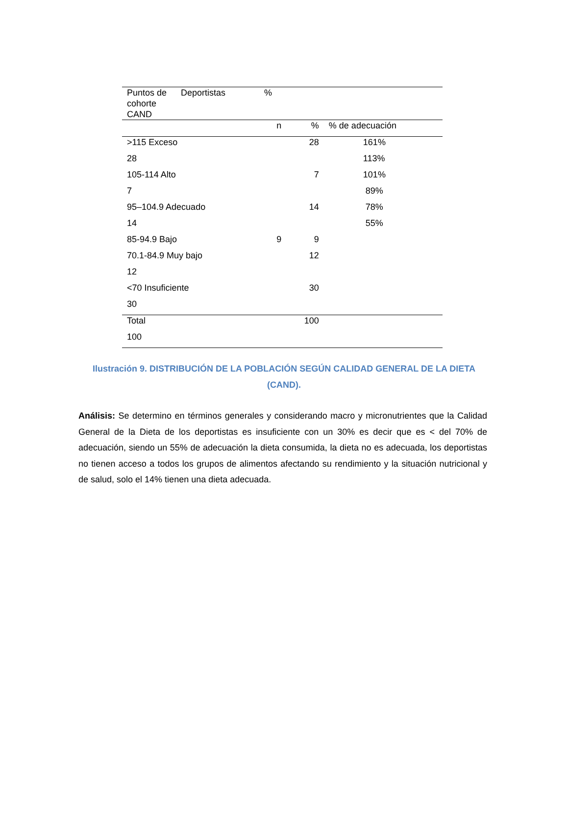| Puntos de cohorte CAND | Deportistas | % | | |
| --- | --- | --- | --- | --- |
| | | n | % | % de adecuación |
| >115 Exceso | | | 28 | 161% |
| 28 | | | | 113% |
| 105-114 Alto | | | 7 | 101% |
| 7 | | | | 89% |
| 95–104.9 Adecuado | | | 14 | 78% |
| 14 | | | | 55% |
| 85-94.9 Bajo | | 9 | 9 | |
| 70.1-84.9 Muy bajo | | | 12 | |
| 12 | | | | |
| <70 Insuficiente | | | 30 | |
| 30 | | | | |
| Total | | | 100 | |
| 100 | | | | |
Ilustración 9. DISTRIBUCIÓN DE LA POBLACIÓN SEGÚN CALIDAD GENERAL DE LA DIETA (CAND).
Análisis: Se determino en términos generales y considerando macro y micronutrientes que la Calidad General de la Dieta de los deportistas es insuficiente con un 30% es decir que es < del 70% de adecuación, siendo un 55% de adecuación la dieta consumida, la dieta no es adecuada, los deportistas no tienen acceso a todos los grupos de alimentos afectando su rendimiento y la situación nutricional y de salud, solo el 14% tienen una dieta adecuada.